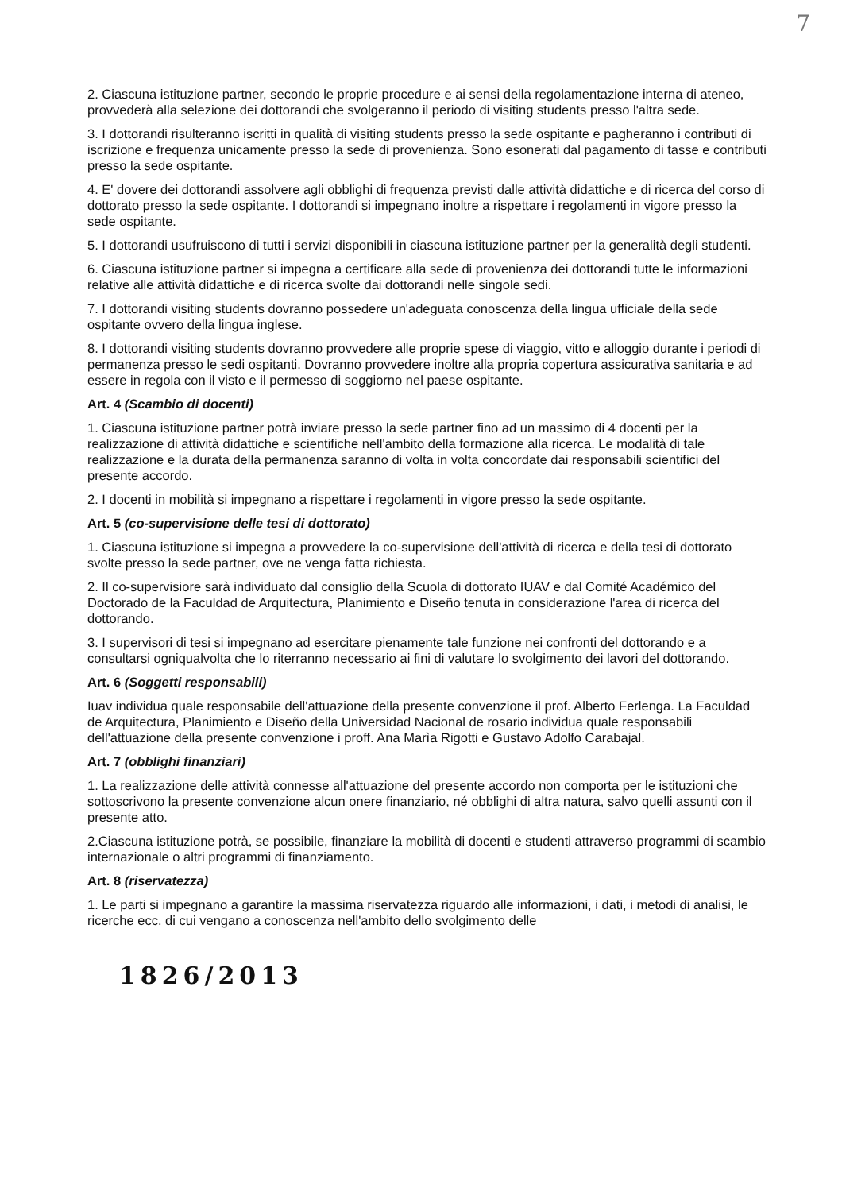7
2. Ciascuna istituzione partner, secondo le proprie procedure e ai sensi della regolamentazione interna di ateneo, provvederà alla selezione dei dottorandi che svolgeranno il periodo di visiting students presso l'altra sede.
3. I dottorandi risulteranno iscritti in qualità di visiting students presso la sede ospitante e pagheranno i contributi di iscrizione e frequenza unicamente presso la sede di provenienza. Sono esonerati dal pagamento di tasse e contributi presso la sede ospitante.
4. E' dovere dei dottorandi assolvere agli obblighi di frequenza previsti dalle attività didattiche e di ricerca del corso di dottorato presso la sede ospitante. I dottorandi si impegnano inoltre a rispettare i regolamenti in vigore presso la sede ospitante.
5. I dottorandi usufruiscono di tutti i servizi disponibili in ciascuna istituzione partner per la generalità degli studenti.
6. Ciascuna istituzione partner si impegna a certificare alla sede di provenienza dei dottorandi tutte le informazioni relative alle attività didattiche e di ricerca svolte dai dottorandi nelle singole sedi.
7. I dottorandi visiting students dovranno possedere un'adeguata conoscenza della lingua ufficiale della sede ospitante ovvero della lingua inglese.
8. I dottorandi visiting students dovranno provvedere alle proprie spese di viaggio, vitto e alloggio durante i periodi di permanenza presso le sedi ospitanti. Dovranno provvedere inoltre alla propria copertura assicurativa sanitaria e ad essere in regola con il visto e il permesso di soggiorno nel paese ospitante.
Art. 4 (Scambio di docenti)
1. Ciascuna istituzione partner potrà inviare presso la sede partner fino ad un massimo di 4 docenti per la realizzazione di attività didattiche e scientifiche nell'ambito della formazione alla ricerca. Le modalità di tale realizzazione e la durata della permanenza saranno di volta in volta concordate dai responsabili scientifici del presente accordo.
2. I docenti in mobilità si impegnano a rispettare i regolamenti in vigore presso la sede ospitante.
Art. 5 (co-supervisione delle tesi di dottorato)
1. Ciascuna istituzione si impegna a provvedere la co-supervisione dell'attività di ricerca e della tesi di dottorato svolte presso la sede partner, ove ne venga fatta richiesta.
2. Il co-supervisiore sarà individuato dal consiglio della Scuola di dottorato IUAV e dal Comité Académico del Doctorado de la Faculdad de Arquitectura, Planimiento e Diseño tenuta in considerazione l'area di ricerca del dottorando.
3. I supervisori di tesi si impegnano ad esercitare pienamente tale funzione nei confronti del dottorando e a consultarsi ogniqualvolta che lo riterranno necessario ai fini di valutare lo svolgimento dei lavori del dottorando.
Art. 6 (Soggetti responsabili)
Iuav individua quale responsabile dell'attuazione della presente convenzione il prof. Alberto Ferlenga. La Faculdad de Arquitectura, Planimiento e Diseño della Universidad Nacional de rosario individua quale responsabili dell'attuazione della presente convenzione i proff. Ana Marìa Rigotti e Gustavo Adolfo Carabajal.
Art. 7 (obblighi finanziari)
1. La realizzazione delle attività connesse all'attuazione del presente accordo non comporta per le istituzioni che sottoscrivono la presente convenzione alcun onere finanziario, né obblighi di altra natura, salvo quelli assunti con il presente atto.
2.Ciascuna istituzione potrà, se possibile, finanziare la mobilità di docenti e studenti attraverso programmi di scambio internazionale o altri programmi di finanziamento.
Art. 8 (riservatezza)
1. Le parti si impegnano a garantire la massima riservatezza riguardo alle informazioni, i dati, i metodi di analisi, le ricerche ecc. di cui vengano a conoscenza nell'ambito dello svolgimento delle
1826/2013